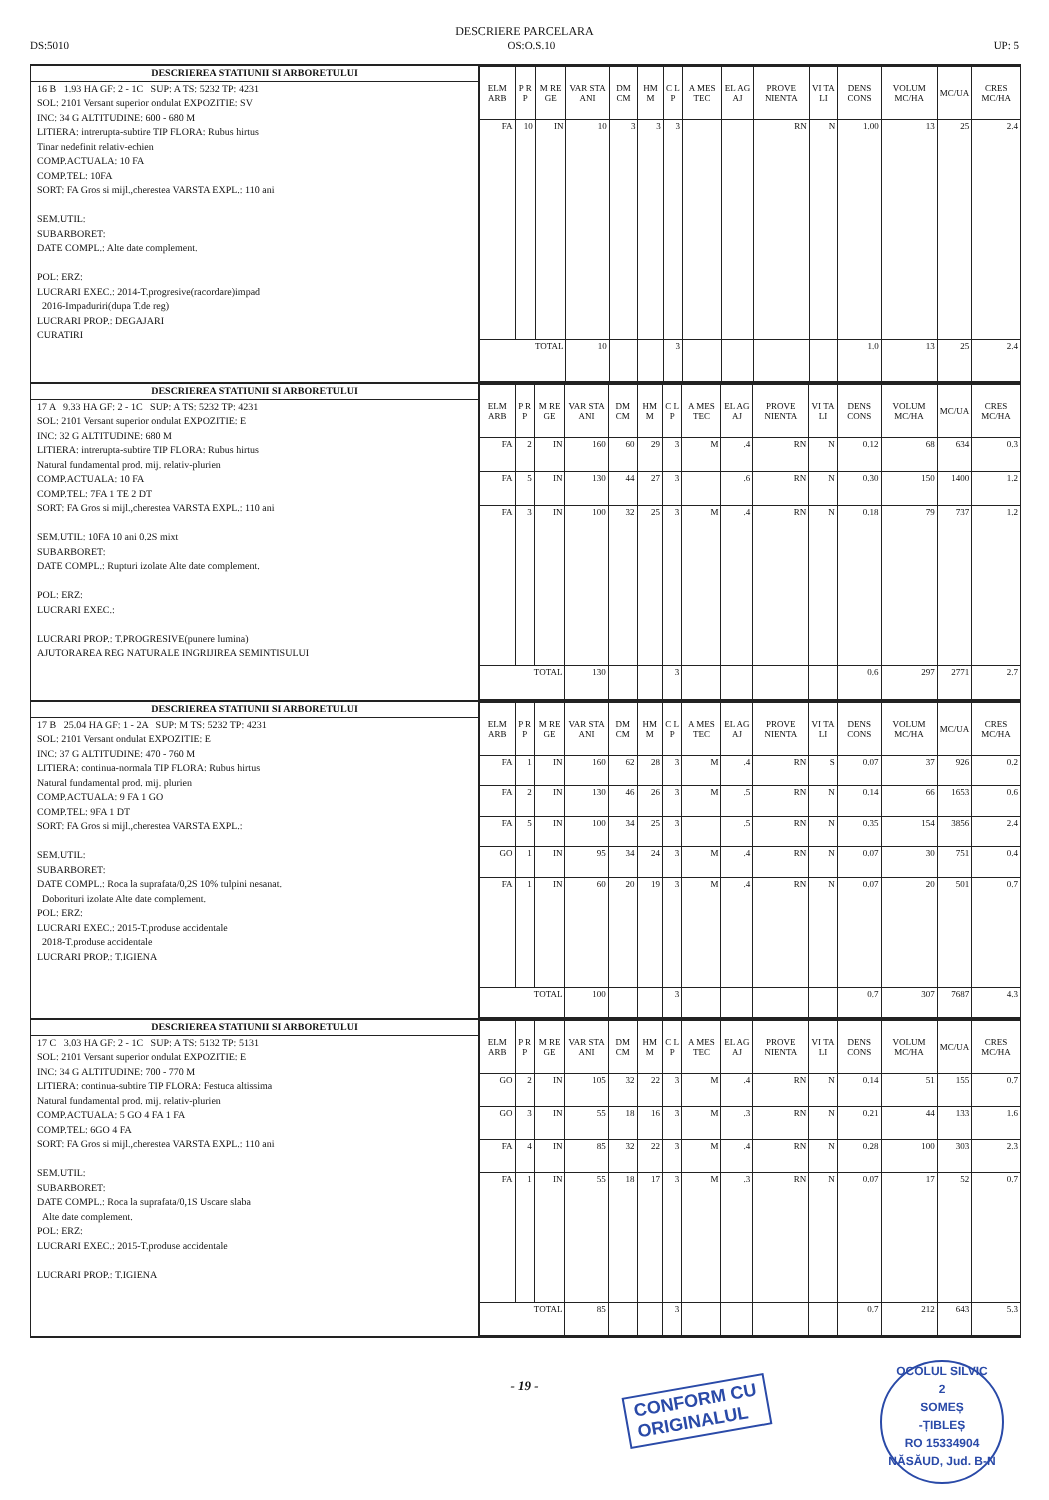DESCRIERE PARCELARA
DS:5010 OS:O.S.10 UP: 5
DESCRIEREA STATIUNII SI ARBORETULUI
16 B 1.93 HA GF: 2 - 1C SUP: A TS: 5232 TP: 4231
SOL: 2101 Versant superior ondulat EXPOZITIE: SV
INC: 34 G ALTITUDINE: 600 - 680 M
LITIERA: intrerupta-subtire TIP FLORA: Rubus hirtus
Tinar nedefinit relativ-echien
COMP.ACTUALA: 10 FA
COMP.TEL: 10FA
SORT: FA Gros si mijl.,cherestea VARSTA EXPL.: 110 ani
SEM.UTIL:
SUBARBORET:
DATE COMPL.: Alte date complement.
POL: ERZ:
LUCRARI EXEC.: 2014-T.progresive(racordare)impad
2016-Impaduriri(dupa T.de reg)
LUCRARI PROP.: DEGAJARI
CURATIRI
| ELM ARB | P R P | M RE GE | VAR STA ANI | DM CM | HM M | C L P | A MES TEC | EL AG AJ | PROVE NIENTA | VI TA LI | DENS CONS | VOLUM MC/HA | MC/UA | CRES MC/HA |
| --- | --- | --- | --- | --- | --- | --- | --- | --- | --- | --- | --- | --- | --- | --- |
| FA | 10 | IN | 10 | 3 | 3 | 3 | | | RN | N | 1.00 | 13 | 25 | 2.4 |
| TOTAL | | | 10 | | | 3 | | | | | 1.0 | 13 | 25 | 2.4 |
DESCRIEREA STATIUNII SI ARBORETULUI
17 A 9.33 HA GF: 2 - 1C SUP: A TS: 5232 TP: 4231
SOL: 2101 Versant superior ondulat EXPOZITIE: E
INC: 32 G ALTITUDINE: 680 M
LITIERA: intrerupta-subtire TIP FLORA: Rubus hirtus
Natural fundamental prod. mij. relativ-plurien
COMP.ACTUALA: 10 FA
COMP.TEL: 7FA 1 TE 2 DT
SORT: FA Gros si mijl.,cherestea VARSTA EXPL.: 110 ani
SEM.UTIL: 10FA 10 ani 0.2S mixt
SUBARBORET:
DATE COMPL.: Rupturi izolate Alte date complement.
POL: ERZ:
LUCRARI EXEC.:
LUCRARI PROP.: T.PROGRESIVE(punere lumina)
AJUTORAREA REG NATURALE INGRIJIREA SEMINTISULUI
| ELM ARB | P R P | M RE GE | VAR STA ANI | DM CM | HM M | C L P | A MES TEC | EL AG AJ | PROVE NIENTA | VI TA LI | DENS CONS | VOLUM MC/HA | MC/UA | CRES MC/HA |
| --- | --- | --- | --- | --- | --- | --- | --- | --- | --- | --- | --- | --- | --- | --- |
| FA | 2 | IN | 160 | 60 | 29 | 3 | M | .4 | RN | N | 0.12 | 68 | 634 | 0.3 |
| FA | 5 | IN | 130 | 44 | 27 | 3 | | .6 | RN | N | 0.30 | 150 | 1400 | 1.2 |
| FA | 3 | IN | 100 | 32 | 25 | 3 | M | .4 | RN | N | 0.18 | 79 | 737 | 1.2 |
| TOTAL | | | 130 | | | 3 | | | | | 0.6 | 297 | 2771 | 2.7 |
DESCRIEREA STATIUNII SI ARBORETULUI
17 B 25.04 HA GF: 1 - 2A SUP: M TS: 5232 TP: 4231
SOL: 2101 Versant ondulat EXPOZITIE: E
INC: 37 G ALTITUDINE: 470 - 760 M
LITIERA: continua-normala TIP FLORA: Rubus hirtus
Natural fundamental prod. mij. plurien
COMP.ACTUALA: 9 FA 1 GO
COMP.TEL: 9FA 1 DT
SORT: FA Gros si mijl.,cherestea VARSTA EXPL.:
SEM.UTIL:
SUBARBORET:
DATE COMPL.: Roca la suprafata/0,2S 10% tulpini nesanat.
Doborituri izolate Alte date complement.
POL: ERZ:
LUCRARI EXEC.: 2015-T.produse accidentale
2018-T.produse accidentale
LUCRARI PROP.: T.IGIENA
| ELM ARB | P R P | M RE GE | VAR STA ANI | DM CM | HM M | C L P | A MES TEC | EL AG AJ | PROVE NIENTA | VI TA LI | DENS CONS | VOLUM MC/HA | MC/UA | CRES MC/HA |
| --- | --- | --- | --- | --- | --- | --- | --- | --- | --- | --- | --- | --- | --- | --- |
| FA | 1 | IN | 160 | 62 | 28 | 3 | M | .4 | RN | S | 0.07 | 37 | 926 | 0.2 |
| FA | 2 | IN | 130 | 46 | 26 | 3 | M | .5 | RN | N | 0.14 | 66 | 1653 | 0.6 |
| FA | 5 | IN | 100 | 34 | 25 | 3 | | .5 | RN | N | 0.35 | 154 | 3856 | 2.4 |
| GO | 1 | IN | 95 | 34 | 24 | 3 | M | .4 | RN | N | 0.07 | 30 | 751 | 0.4 |
| FA | 1 | IN | 60 | 20 | 19 | 3 | M | .4 | RN | N | 0.07 | 20 | 501 | 0.7 |
| TOTAL | | | 100 | | | 3 | | | | | 0.7 | 307 | 7687 | 4.3 |
DESCRIEREA STATIUNII SI ARBORETULUI
17 C 3.03 HA GF: 2 - 1C SUP: A TS: 5132 TP: 5131
SOL: 2101 Versant superior ondulat EXPOZITIE: E
INC: 34 G ALTITUDINE: 700 - 770 M
LITIERA: continua-subtire TIP FLORA: Festuca altissima
Natural fundamental prod. mij. relativ-plurien
COMP.ACTUALA: 5 GO 4 FA 1 FA
COMP.TEL: 6GO 4 FA
SORT: FA Gros si mijl.,cherestea VARSTA EXPL.: 110 ani
SEM.UTIL:
SUBARBORET:
DATE COMPL.: Roca la suprafata/0,1S Uscare slaba
Alte date complement.
POL: ERZ:
LUCRARI EXEC.: 2015-T.produse accidentale
LUCRARI PROP.: T.IGIENA
| ELM ARB | P R P | M RE GE | VAR STA ANI | DM CM | HM M | C L P | A MES TEC | EL AG AJ | PROVE NIENTA | VI TA LI | DENS CONS | VOLUM MC/HA | MC/UA | CRES MC/HA |
| --- | --- | --- | --- | --- | --- | --- | --- | --- | --- | --- | --- | --- | --- | --- |
| GO | 2 | IN | 105 | 32 | 22 | 3 | M | .4 | RN | N | 0.14 | 51 | 155 | 0.7 |
| GO | 3 | IN | 55 | 18 | 16 | 3 | M | .3 | RN | N | 0.21 | 44 | 133 | 1.6 |
| FA | 4 | IN | 85 | 32 | 22 | 3 | M | .4 | RN | N | 0.28 | 100 | 303 | 2.3 |
| FA | 1 | IN | 55 | 18 | 17 | 3 | M | .3 | RN | N | 0.07 | 17 | 52 | 0.7 |
| TOTAL | | | 85 | | | 3 | | | | | 0.7 | 212 | 643 | 5.3 |
- 19 -
CONFORM CU
ORIGINALUL
OCOLUL SILVIC
2
SOMEȘ
-ȚIBLEȘ
RO 15334904
NĂSĂUD, Jud. B-N